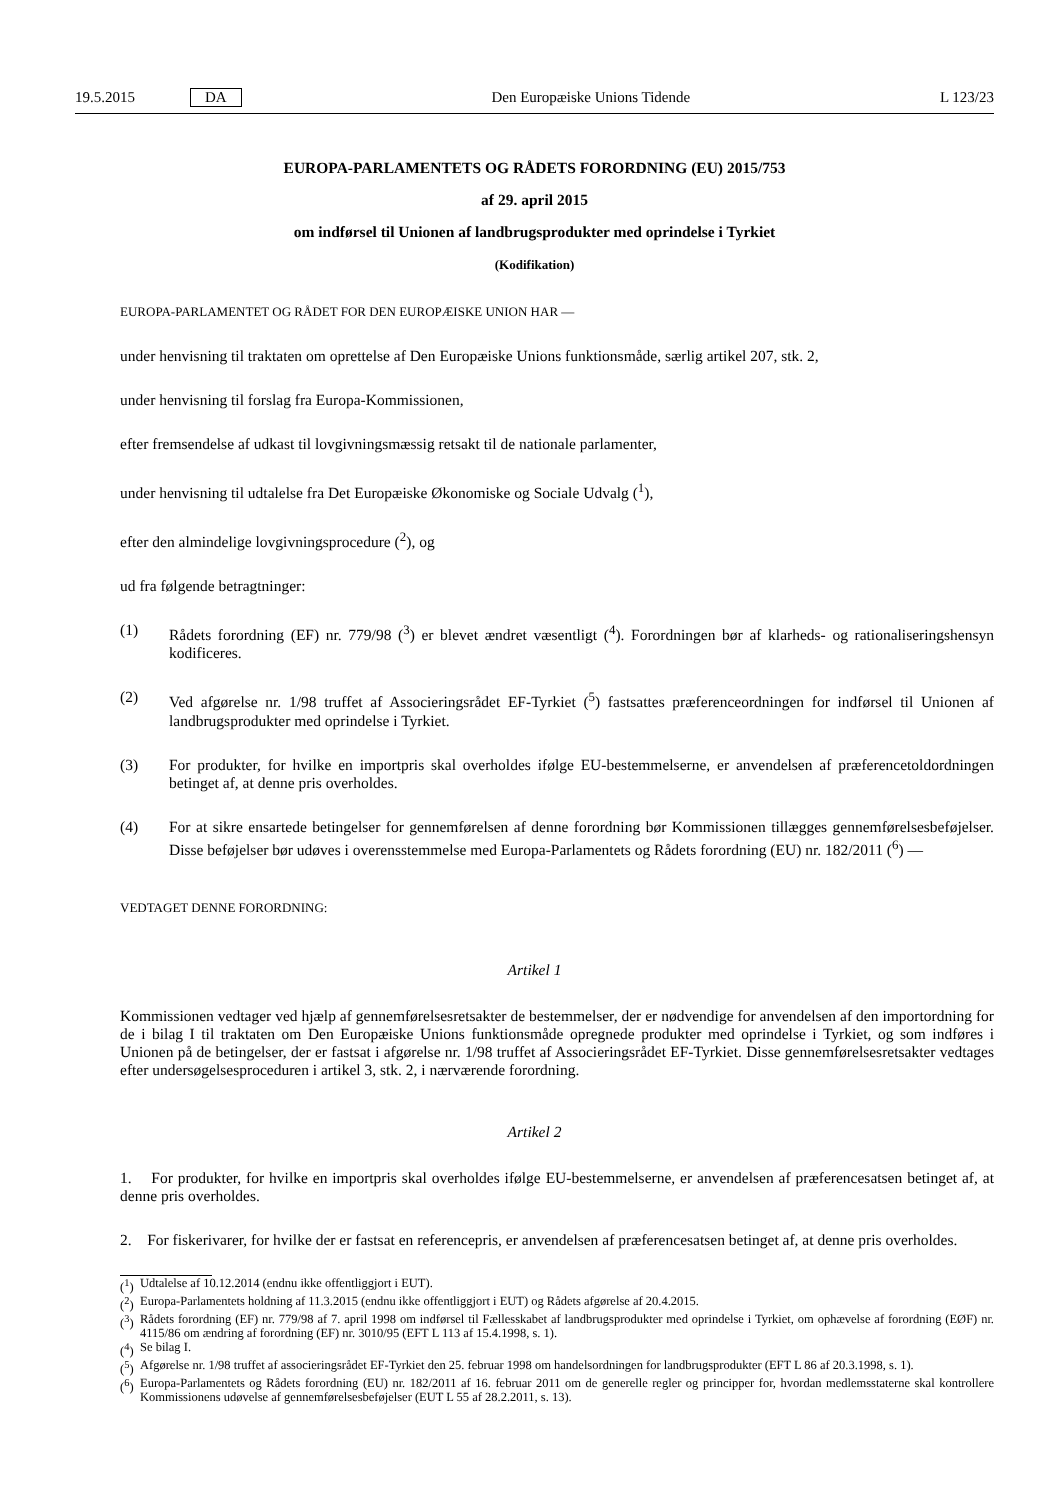19.5.2015 DA Den Europæiske Unions Tidende L 123/23
EUROPA-PARLAMENTETS OG RÅDETS FORORDNING (EU) 2015/753
af 29. april 2015
om indførsel til Unionen af landbrugsprodukter med oprindelse i Tyrkiet
(Kodifikation)
EUROPA-PARLAMENTET OG RÅDET FOR DEN EUROPÆISKE UNION HAR —
under henvisning til traktaten om oprettelse af Den Europæiske Unions funktionsmåde, særlig artikel 207, stk. 2,
under henvisning til forslag fra Europa-Kommissionen,
efter fremsendelse af udkast til lovgivningsmæssig retsakt til de nationale parlamenter,
under henvisning til udtalelse fra Det Europæiske Økonomiske og Sociale Udvalg (<sup>1</sup>),
efter den almindelige lovgivningsprocedure (<sup>2</sup>), og
ud fra følgende betragtninger:
(1) Rådets forordning (EF) nr. 779/98 (<sup>3</sup>) er blevet ændret væsentligt (<sup>4</sup>). Forordningen bør af klarheds- og rationaliseringshensyn kodificeres.
(2) Ved afgørelse nr. 1/98 truffet af Associeringsrådet EF-Tyrkiet (<sup>5</sup>) fastsattes præferenceordningen for indførsel til Unionen af landbrugsprodukter med oprindelse i Tyrkiet.
(3) For produkter, for hvilke en importpris skal overholdes ifølge EU-bestemmelserne, er anvendelsen af præferencetoldordningen betinget af, at denne pris overholdes.
(4) For at sikre ensartede betingelser for gennemførelsen af denne forordning bør Kommissionen tillægges gennemførelsesbeføjelser. Disse beføjelser bør udøves i overensstemmelse med Europa-Parlamentets og Rådets forordning (EU) nr. 182/2011 (<sup>6</sup>) —
VEDTAGET DENNE FORORDNING:
Artikel 1
Kommissionen vedtager ved hjælp af gennemførelsesretsakter de bestemmelser, der er nødvendige for anvendelsen af den importordning for de i bilag I til traktaten om Den Europæiske Unions funktionsmåde opregnede produkter med oprindelse i Tyrkiet, og som indføres i Unionen på de betingelser, der er fastsat i afgørelse nr. 1/98 truffet af Associeringsrådet EF-Tyrkiet. Disse gennemførelsesretsakter vedtages efter undersøgelsesproceduren i artikel 3, stk. 2, i nærværende forordning.
Artikel 2
1. For produkter, for hvilke en importpris skal overholdes ifølge EU-bestemmelserne, er anvendelsen af præferencesatsen betinget af, at denne pris overholdes.
2. For fiskerivarer, for hvilke der er fastsat en referencepris, er anvendelsen af præferencesatsen betinget af, at denne pris overholdes.
(<sup>1</sup>) Udtalelse af 10.12.2014 (endnu ikke offentliggjort i EUT).
(<sup>2</sup>) Europa-Parlamentets holdning af 11.3.2015 (endnu ikke offentliggjort i EUT) og Rådets afgørelse af 20.4.2015.
(<sup>3</sup>) Rådets forordning (EF) nr. 779/98 af 7. april 1998 om indførsel til Fællesskabet af landbrugsprodukter med oprindelse i Tyrkiet, om ophævelse af forordning (EØF) nr. 4115/86 om ændring af forordning (EF) nr. 3010/95 (EFT L 113 af 15.4.1998, s. 1).
(<sup>4</sup>) Se bilag I.
(<sup>5</sup>) Afgørelse nr. 1/98 truffet af associeringsrådet EF-Tyrkiet den 25. februar 1998 om handelsordningen for landbrugsprodukter (EFT L 86 af 20.3.1998, s. 1).
(<sup>6</sup>) Europa-Parlamentets og Rådets forordning (EU) nr. 182/2011 af 16. februar 2011 om de generelle regler og principper for, hvordan medlemsstaterne skal kontrollere Kommissionens udøvelse af gennemførelsesbeføjelser (EUT L 55 af 28.2.2011, s. 13).